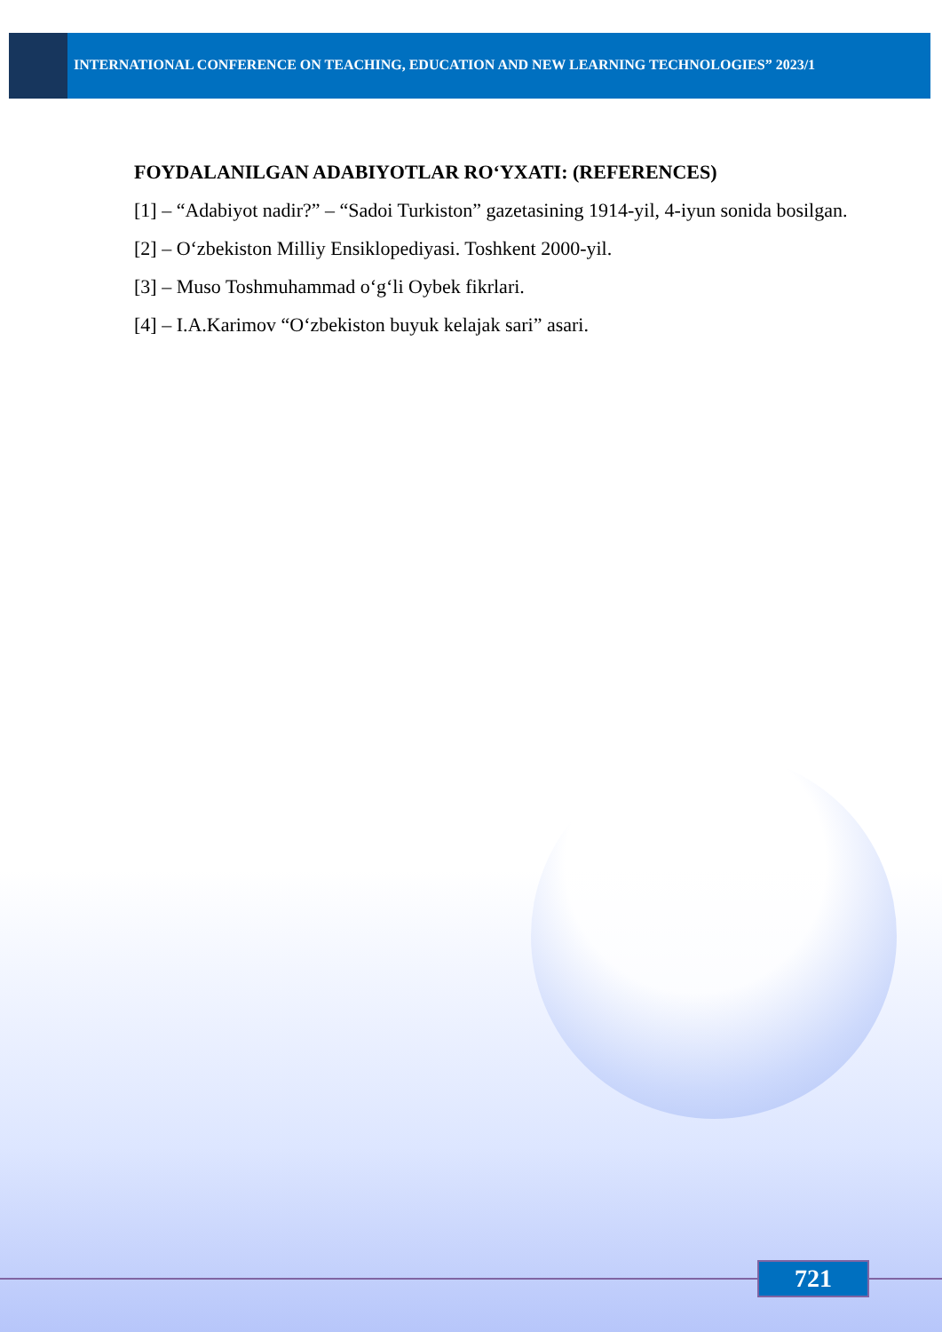INTERNATIONAL CONFERENCE ON TEACHING, EDUCATION AND NEW LEARNING TECHNOLOGIES” 2023/1
FOYDALANILGAN ADABIYOTLAR RO‘YXATI: (REFERENCES)
[1] – “Adabiyot nadir?” – “Sadoi Turkiston” gazetasining 1914-yil, 4-iyun sonida bosilgan.
[2] – O‘zbekiston Milliy Ensiklopediyasi. Toshkent 2000-yil.
[3] – Muso Toshmuhammad o‘g‘li Oybek fikrlari.
[4] – I.A.Karimov “O‘zbekiston buyuk kelajak sari” asari.
721